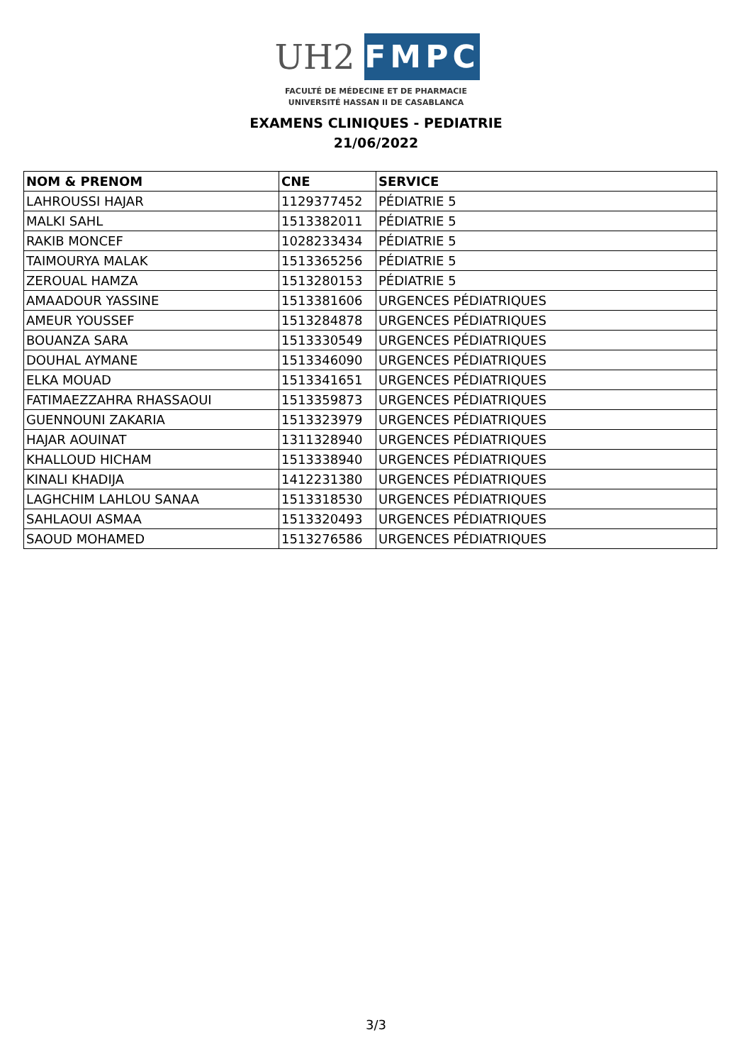UH2
FMPC
FACULTÉ DE MÉDECINE ET DE PHARMACIE
UNIVERSITÉ HASSAN II DE CASABLANCA
EXAMENS CLINIQUES - PEDIATRIE
21/06/2022
| NOM & PRENOM | CNE | SERVICE |
| --- | --- | --- |
| LAHROUSSI HAJAR | 1129377452 | PÉDIATRIE 5 |
| MALKI SAHL | 1513382011 | PÉDIATRIE 5 |
| RAKIB MONCEF | 1028233434 | PÉDIATRIE 5 |
| TAIMOURYA MALAK | 1513365256 | PÉDIATRIE 5 |
| ZEROUAL HAMZA | 1513280153 | PÉDIATRIE 5 |
| AMAADOUR YASSINE | 1513381606 | URGENCES PÉDIATRIQUES |
| AMEUR YOUSSEF | 1513284878 | URGENCES PÉDIATRIQUES |
| BOUANZA SARA | 1513330549 | URGENCES PÉDIATRIQUES |
| DOUHAL AYMANE | 1513346090 | URGENCES PÉDIATRIQUES |
| ELKA MOUAD | 1513341651 | URGENCES PÉDIATRIQUES |
| FATIMAEZZAHRA RHASSAOUI | 1513359873 | URGENCES PÉDIATRIQUES |
| GUENNOUNI ZAKARIA | 1513323979 | URGENCES PÉDIATRIQUES |
| HAJAR AOUINAT | 1311328940 | URGENCES PÉDIATRIQUES |
| KHALLOUD HICHAM | 1513338940 | URGENCES PÉDIATRIQUES |
| KINALI KHADIJA | 1412231380 | URGENCES PÉDIATRIQUES |
| LAGHCHIM LAHLOU SANAA | 1513318530 | URGENCES PÉDIATRIQUES |
| SAHLAOUI ASMAA | 1513320493 | URGENCES PÉDIATRIQUES |
| SAOUD MOHAMED | 1513276586 | URGENCES PÉDIATRIQUES |
3/3